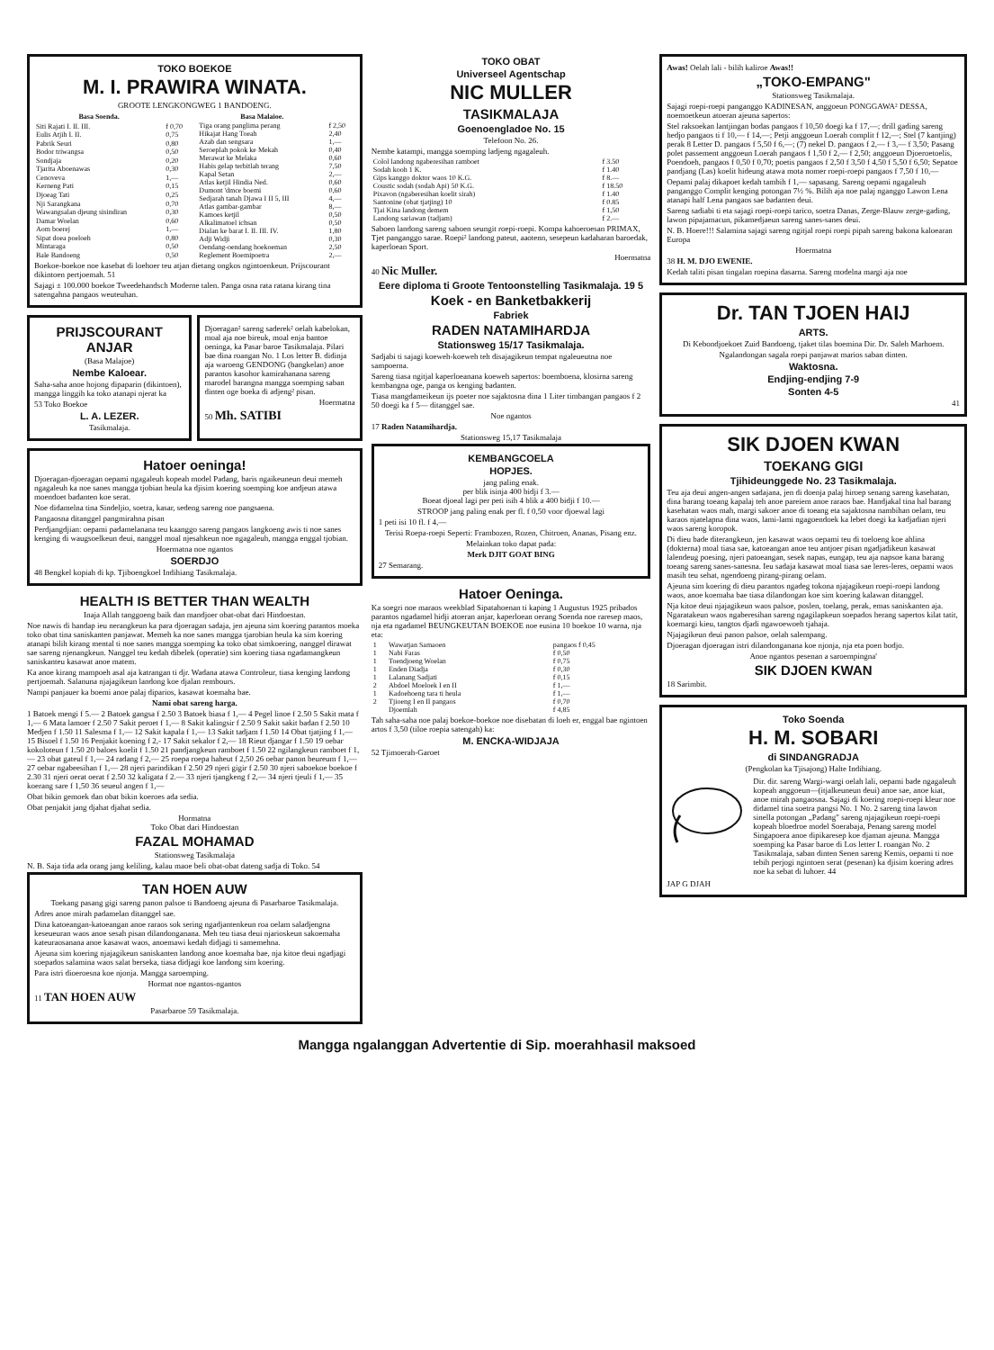TOKO BOEKOE
M. I. PRAWIRA WINATA.
GROOTE LENGKONGWEG 1 BANDOENG.
| Basa Soenda. | |
| --- | --- |
| Siti Rajati I. II. III. | f 0,70 |
| Eulis Atjih I. II. | 0,75 |
| Pabrik Seuri | 0,80 |
| Bodor triwangsa | 0,50 |
| Sondjaja | 0,20 |
| Tjarita Aboenawas | 0,30 |
| Cenoveva | 1,— |
| Kerneng Pati | 0,15 |
| Djoeag Tati | 0,25 |
| Nji Sarangkana | 0,70 |
| Wawangsalan djeung sisindiran | 0,30 |
| Damar Woelan | 0,60 |
| Aom boerej | 1,— |
| Sipat doea poeloeh | 0,80 |
| Mintaraga | 0,50 |
| Bale Bandoeng | 0,50 |
| Basa Malaioe. | |
| --- | --- |
| Tiga orang panglima perang | f 2,50 |
| Hikajat Hang Toeah | 2,40 |
| Azab dan sengsara | 1,— |
| Seroeplah pokok ke Mekah | 0,40 |
| Merawat ke Melaka | 0,60 |
| Habis gelap terbitlah terang | 7,50 |
| Kapal Setan | 2,— |
| Atlas ketjil Hindia Ned. | 0,60 |
| Dumont 'dmce boemi | 0,60 |
| Sedjarah tanah Djawa I II 5, III | 4,— |
| Atlas gambar-gambar | 8,— |
| Kamoes ketjil | 0,50 |
| Alkalimatoel ichsan | 0,50 |
| Dialan ke barat I. II. III. IV. | 1,80 |
| Adji Widji | 0,30 |
| Oendang-oendang hoekoeman | 2,50 |
| Reglement Boemipoetra | 2,— |
Boekoe-boekoe noe kasebat di loehoer teu atjan dietang ongkos ngintoenkeun. Prijscourant dikintoen pertjoemah. 51
Sajagi ± 100.000 boekoe Tweedehandsch Moderne talen. Panga osna rata ratana kirang tina satengahna pangaos weuteuhan.
PRIJSCOURANT ANJAR
(Basa Malajoe)
Nembe Kaloear.
Saha-saha anoe hojong dipaparin (dikintoen), mangga linggih ka toko atanapi njerat ka
53 Toko Boekoe
L. A. LEZER.
Tasikmalaja.
Djoeragan² sareng saderek² oelah kabelokan, moal aja noe bireuk, moal enja bantoe oeninga, ka Pasar baroe Tasikmalaja. Pilari bae dina roangan No. 1 Los letter B. didinja aja waroeng GENDONG (bangkelan) anoe parantos kasohor kamirahanana sareng marodel barangna mangga soemping saban dinten oge boeka di adjeng² pisan.
Hoermatna
50 Mh. SATIBI
Hatoer oeninga!
Djoeragan-djoeragan oepami ngagaleuh kopeah model Padang, baris ngaikeuneun deui memeh ngagaleuh ka noe sanes mangga tjobian heula ka djisim koering soemping koe andjeun atawa moendoet badanten koe serat.
Noe didamelna tina Sindeljio, soetra, kasar, sedeng sareng noe pangsaena.
Pangaosna ditanggel pangmirahna pisan
Perdjangdjian: oepami padamelanana teu kaanggo sareng pangaos langkoeng awis ti noe sanes kenging di waugsoelkeun deui, nanggel moal njesahkeun noe ngagaleuh, mangga enggal tjobian.
Hoermatna noe ngantos
SOERDJO
48 Bengkel kopiah di kp. Tjiboengkoel Indihiang Tasikmalaja.
HEALTH IS BETTER THAN WEALTH
Inaja Allah tanggoeng baik dan mandjoer obat-obat dari Hindoestan.
Noe nawis di handap ieu nerangkeun ka para djoeragan sadaja, jen ajeuna sim koering parantos moeka toko obat tina saniskanten panjawat. Memeh ka noe sanes mangga tjarobian heula ka sim koering atanapi bilih kirang mental ti noe sanes mangga soemping ka toko obat simkoering, nanggel dirawat sae sareng njenangkeun. Nanggel teu kedah dibelek (operatie) sim koering tiasa ngadamangkeun saniskanteu kasawat anoe matem.
Ka anoe kirang mampoeh asal aja katrangan ti djr. Wadana atawa Controleur, tiasa kenging landong pertjoemah. Salanuna njajagikeun landong koe djalan rembours.
Nampi panjauer ka boemi anoe palaj diparios, kasawat koemaha bae.
Nami obat sareng harga.
1 Batoek mengi f 5.— 2 Batoek gangsa f 2.50 3 Batoek biasa f 1,— 4 Pegel linoe f 2.50 5 Sakit mata f 1,— 6 Mata lamoer f 2.50 7 Sakit peroet f 1,— 8 Sakit kalingsir f 2.50 9 Sakit sakit badan f 2.50 10 Medjen f 1.50 11 Salesma f 1,— 12 Sakit kapala f 1,— 13 Sakit tadjam f 1.50 14 Obat tjatjing f 1,— 15 Bisoel f 1.50 16 Penjakit koening f 2,- 17 Sakit sekalor f 2,— 18 Rieut djangar f 1.50 19 oebar kokoloteun f 1.50 20 baloes koelit f 1.50 21 pandjangkeun ramboet f 1.50 22 ngilangkeun ramboet f 1,— 23 obat gateul f 1,— 24 radang f 2,— 25 roepa roepa haheut f 2,50 26 oebar panon beureum f 1,— 27 oebar ngabeesihan f 1,— 28 njeri parindikan f 2.50 29 njeri gigir f 2.50 30 njeri saboekoe boekoe f 2.30 31 njeri oerat oerat f 2.50 32 kaligata f 2.— 33 njeri tjangkeng f 2,— 34 njeri tjeuli f 1,— 35 koerang sare f 1,50 36 seueul angen f 1,—
Obat bikin gemoek dan obat bikin koeroes ada sedia.
Obat penjakit jang djahat djahat sedia.
Hormatna
Toko Obat dari Hindoestan
FAZAL MOHAMAD
Stationsweg Tasikmalaja
N. B. Saja tida ada orang jang keliling, kalau maoe beli obat-obat dateng sadja di Toko. 54
TAN HOEN AUW
Toekang pasang gigi sareng panon palsoe ti Bandoeng ajeuna di Pasarbaroe Tasikmalaja.
Adres anoe mirah padamelan ditanggel sae.
Dina katoeangan-katoeangan anoe raraos sok sering ngadjantenkeun roa oelam saladjengna keseueuran waos anoe sesah pisan dilandonganana. Meh teu tiasa deui njarioskeun sakoemaha kateuraosanana anoe kasawat waos, anoemawi kedah didjagi ti samemehna.
Ajeuna sim koering njajagikeun saniskanten landong anoe koemaha bae, nja kitoe deui ngadjagi soepados salamina waos salat berseka, tiasa didjagi koe landong sim koering.
Para istri dioeroesna koe njonja. Mangga saroemping.
Hormat noe ngantos-ngantos
11 TAN HOEN AUW
Pasarbaroe 59 Tasikmalaja.
TOKO OBAT
Universeel Agentschap
NIC MULLER
TASIKMALAJA
Goenoengladoe No. 15
Telefoon No. 26.
Nembe katampi, mangga soemping ladjeng ngagaleuh.
| Colol landong ngaberesihan ramboet | f 3.50 |
| Sodah kooh 1 K. | f 1.40 |
| Gips kanggo doktor waos 10 K.G. | f 8.— |
| Coustic sodah (sodah Api) 50 K.G. | f 18.50 |
| Pixavon (ngaberesihan koelit sirah) | f 1.40 |
| Santonine (obat tjatjing) 10 | f 0.85 |
| Tjai Kina landong demem | f 1,50 |
| Landong sariawan (tadjam) | f 2.— |
Saboen landong sareng saboen seungit roepi-roepi. Kompa kahoeroesan PRIMAX, Tjet panganggo sarae. Roepi² landong pateut, aaotenn, sesepeun kadaharan baroedak, kaperloean Sport.
Hoermatna
40 Nic Muller.
Eere diploma ti Groote Tentoonstelling Tasikmalaja. 19 5
Koek - en Banketbakkerij
Fabriek
RADEN NATAMIHARDJA
Stationsweg 15/17 Tasikmalaja.
Sadjabi ti sajagi koeweh-koeweh teh disajagikeun tempat ngaleueutna noe sampoerna.
Sareng tiasa ngitjal kaperloeanana koeweh sapertos: boemboena, klosirna sareng kembangna oge, panga os kenging badanten.
Tiasa mangdameikeun ijs poeter noe sajaktosna dina 1 Liter timbangan pangaos f 2 50 doegi ka f 5— ditanggel sae.
Noe ngantos
17 Raden Natamihardja.
Stationsweg 15,17 Tasikmalaja
KEMBANGCOELA
HOPJES.
jang paling enak.
per blik isinja 400 bidji f 3.—
Boeat djoeal lagi per peti isih 4 blik a 400 bidji f 10.—
STROOP jang paling enak per fl. f 0,50 voor djoewal lagi
1 peti isi 10 fl. f 4,—
Terisi Roepa-roepi Seperti: Frambozen, Rozen, Chitroen, Ananas, Pisang enz.
Melainkan toko dapat pada:
Merk DJIT GOAT BING
27 Semarang.
Hatoer Oeninga.
Ka soegri noe maraos weekblad Sipatahoenan ti kaping 1 Augustus 1925 pribados parantos ngadamel hidji atoeran anjar, kaperloean oerang Soenda noe raresep maos, nja eta ngadamel BEUNGKEUTAN BOEKOE noe eusina 10 boekoe 10 warna, nja eta:
| 1 | Wawatjan Samaoen | pangaos f 0,45 |
| 1 | Nabi Faras | f 0,50 |
| 1 | Toendjoeng Woelan | f 0,75 |
| 1 | Enden Diadja | f 0,30 |
| 1 | Lalanang Sadjati | f 0,15 |
| 2 | Abdoel Moeloek I en II | f 1,— |
| 1 | Kadoehoeng tara ti heula | f 1,— |
| 2 | Tjioeng I en II pangaos | f 0,70 |
| | Djoemlah | f 4,85 |
Tah saha-saha noe palaj boekoe-boekoe noe disebatan di loeh er, enggal bae ngintoen artos f 3,50 (tiloe roepia satengah) ka:
M. ENCKA-WIDJAJA
52 Tjimoerah-Garoet
Awas! Oelah lali - bilih kaliroe Awas!!
„TOKO-EMPANG"
Stationsweg Tasikmalaja.
Sajagi roepi-roepi panganggo KADINESAN, anggoeun PONGGAWA² DESSA, noemoetkeun atoeran ajeuna sapertos:
Stel raksoekan lantjingan bodas pangaos f 10,50 doegi ka f 17,—; drill gading sareng hedjo pangaos ti f 10,— f 14,—; Petji anggoeun Loerah complit f 12,—; Stel (7 kantjing) perak 8 Letter D. pangaos f 5,50 f 6,—; (7) nekel D. pangaos f 2,— f 3,— f 3,50; Pasang polet passement anggoeun Loerah pangaos f 1,50 f 2,— f 2,50; anggoeun Djoeroetoelis, Poendoeh, pangaos f 0,50 f 0,70; poetis pangaos f 2,50 f 3,50 f 4,50 f 5,50 f 6,50; Sepatoe pandjang (Las) koelit hideung atawa mota nomer roepi-roepi pangaos f 7,50 f 10,—
Oepami palaj dikapoet kedah tambih f 1,— sapasang. Sareng oepami ngagaleuh panganggo Complit kenging potongan 7½ %. Bilih aja noe palaj nganggo Lawon Lena atanapi half Lena pangaos sae badanten deui.
Sareng sadiabi ti eta sajagi roepi-roepi tarico, soetra Danas, Zerge-Blauw zerge-gading, lawon pipajamacun, pikamedjaeun sareng sanes-sanes deui.
N. B. Hoere!!! Salamina sajagi sareng ngitjal roepi roepi pipah sareng bakona kaloearan Europa
Hoermatna
38 H. M. DJO EWENIE.
Kedah taliti pisan tingalan roepina dasarna. Sareng modelna margi aja noe
Dr. TAN TJOEN HAIJ
ARTS.
Di Kebondjoekoet Zuid Bandoeng, tjaket tilas boemina Dir. Dr. Saleh Marhoem.
Ngalandongan sagala roepi panjawat marios saban dinten.
Waktosna.
Endjing-endjing 7-9
Sonten 4-5
41
SIK DJOEN KWAN
TOEKANG GIGI
Tjihideunggede No. 23 Tasikmalaja.
Teu aja deui angen-angen sadajana, jen di doenja palaj hiroep senang sareng kasehatan, dina barang toeang kapalaj teh anoe pareiem anoe raraos bae. Handjakal tina hal barang kasehatan waos mah, margi sakoer anoe di toeang eta sajaktosna nambihan oelam, teu karaos njatelapna dina waos, lami-lami ngagoendoek ka lebet doegi ka kadjadian njeri waos sareng koropok.
Di dieu bade diterangkeun, jen kasawat waos oepami teu di toeloeng koe ahlina (dokterna) moal tiasa sae, katoeangan anoe teu antjoer pisan ngadjadikeun kasawat lalendeug poesing, njeri patoeangan, sesek napas, eungap, teu aja napsoe kana barang toeang sareng sanes-sanesna. Ieu sadaja kasawat moal tiasa sae leres-leres, oepami waos masih teu sehat, ngendoeng pirang-pirang oelam.
Ajeuna sim koering di dieu parantos ngadeg tokona njajagikeun roepi-roepi landong waos, anoe koemaha bae tiasa dilandongan koe sim koering kalawan ditanggel.
Nja kitoe deui njajagikeun waos palsoe, poslen, toelang, perak, emas saniskanten aja. Ngaratakeun waos ngaberesihan sareng ngagilapkeun soepados herang sapertos kilat tatit, koemargi kieu, tangtos djadi ngawoewoeh tjahaja.
Njajagikeun deui panon palsoe, oelah salempang.
Djoeragan djoeragan istri dilandonganana koe njonja, nja eta poen bodjo.
Anoe ngantos pesenan a saroempingna'
SIK DJOEN KWAN
18 Sarimbit.
Toko Soenda
H. M. SOBARI
di SINDANGRADJA
(Pengkolan ka Tjisajong) Halte Indihiang.
Dir. dir. sareng Wargi-wargi oelah lali, oepami bade ngagaleuh kopeah anggoeun—(itjalkeuneun deui) anoe sae, anoe kiat, anoe mirah pangaosna. Sajagi di koering roepi-roepi kleur noe didamel tina soetra pangsi No. 1 No. 2 sareng tina lawon sinella potongan „Padang" sareng njajagikeun roepi-roepi kopeah bloedroe model Soerabaja, Penang sareng model Singapoera anoe dipikaresep koe djaman ajeuna. Mangga soemping ka Pasar baroe di Los letter I. roangan No. 2 Tasikmalaja, saban dinten Senen sareng Kemis, oepami ti noe tebih perjogi ngintoen serat (pesenan) ka djisim koering adres noe ka sebat di luhoer. 44
JAP G DJAH
Mangga ngalanggan Advertentie di Sip. moerahhasil maksoed